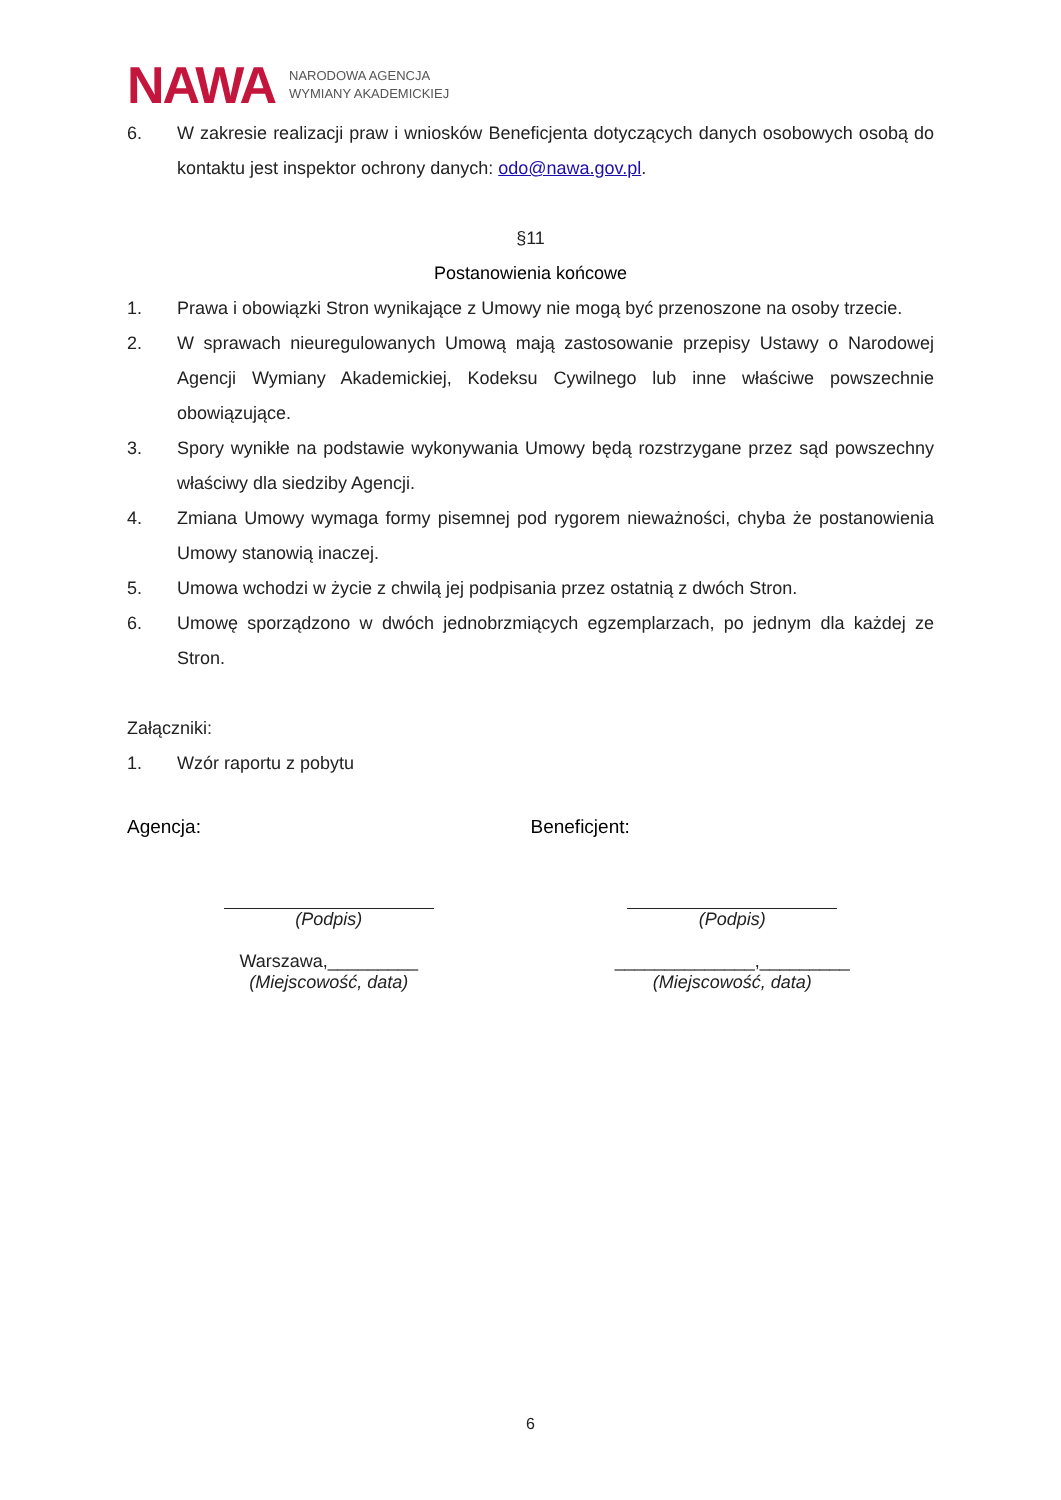NAWA NARODOWA AGENCJA
WYMIANY AKADEMICKIEJ
6. W zakresie realizacji praw i wniosków Beneficjenta dotyczących danych osobowych osobą do kontaktu jest inspektor ochrony danych: odo@nawa.gov.pl.
§11
Postanowienia końcowe
1. Prawa i obowiązki Stron wynikające z Umowy nie mogą być przenoszone na osoby trzecie.
2. W sprawach nieuregulowanych Umową mają zastosowanie przepisy Ustawy o Narodowej Agencji Wymiany Akademickiej, Kodeksu Cywilnego lub inne właściwe powszechnie obowiązujące.
3. Spory wynikłe na podstawie wykonywania Umowy będą rozstrzygane przez sąd powszechny właściwy dla siedziby Agencji.
4. Zmiana Umowy wymaga formy pisemnej pod rygorem nieważności, chyba że postanowienia Umowy stanowią inaczej.
5. Umowa wchodzi w życie z chwilą jej podpisania przez ostatnią z dwóch Stron.
6. Umowę sporządzono w dwóch jednobrzmiących egzemplarzach, po jednym dla każdej ze Stron.
Załączniki:
1. Wzór raportu z pobytu
Agencja:
(Podpis)
Warszawa,_________
(Miejscowość, data)
Beneficjent:
(Podpis)
______________,_________
(Miejscowość, data)
6